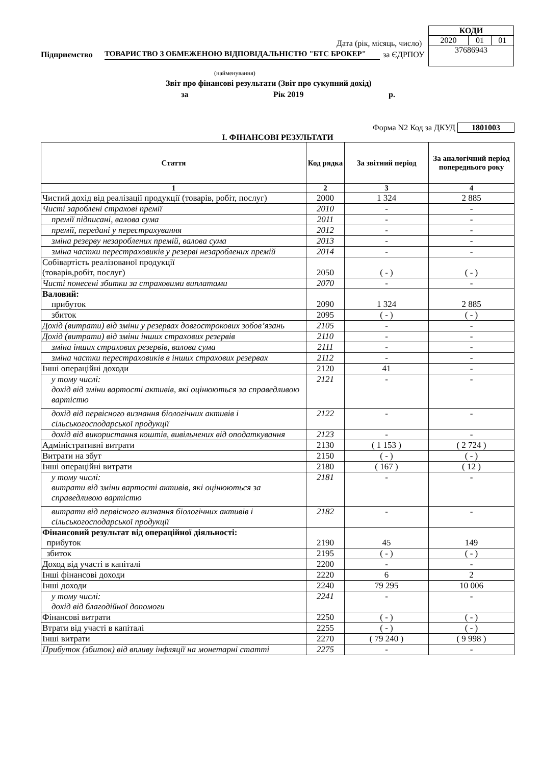| КОДИ | | |
| 2020 | 01 | 01 |
| 37686943 | | |
Дата (рік, місяць, число)
Підприємство
ТОВАРИСТВО З ОБМЕЖЕНОЮ ВІДПОВІДАЛЬНІСТЮ "БТС БРОКЕР"
за ЄДРПОУ
(найменування)
Звіт про фінансові результати (Звіт про сукупний дохід)
за Рік 2019 р.
Форма N2 Код за ДКУД 1801003
І. ФІНАНСОВІ РЕЗУЛЬТАТИ
| Стаття | Код рядка | За звітний період | За аналогічний період попереднього року |
| --- | --- | --- | --- |
| 1 | 2 | 3 | 4 |
| Чистий дохід від реалізації продукції (товарів, робіт, послуг) | 2000 | 1 324 | 2 885 |
| Чисті зароблені страхові премії | 2010 | - | - |
| премії підписані, валова сума | 2011 | - | - |
| премії, передані у перестрахування | 2012 | - | - |
| зміна резерву незароблених премій, валова сума | 2013 | - | - |
| зміна частки перестраховиків у резерві незароблених премій | 2014 | - | - |
| Собівартість реалізованої продукції (товарів,робіт, послуг) | 2050 | ( - ) | ( - ) |
| Чисті понесені збитки за страховими виплатами | 2070 | - | - |
| Валовий: прибуток | 2090 | 1 324 | 2 885 |
| збиток | 2095 | ( - ) | ( - ) |
| Дохід (витрати) від зміни у резервах довгострокових зобов’язань | 2105 | - | - |
| Дохід (витрати) від зміни інших страхових резервів | 2110 | - | - |
| зміна інших страхових резервів, валова сума | 2111 | - | - |
| зміна частки перестраховиків в інших страхових резервах | 2112 | - | - |
| Інші операційні доходи | 2120 | 41 | - |
| у тому числі: дохід від зміни вартості активів, які оцінюються за справедливою вартістю | 2121 | - | - |
| дохід від первісного визнання біологічних активів і сільськогосподарської продукції | 2122 | - | - |
| дохід від використання коштів, вивільнених від оподаткування | 2123 | - | - |
| Адміністративні витрати | 2130 | ( 1 153 ) | ( 2 724 ) |
| Витрати на збут | 2150 | ( - ) | ( - ) |
| Інші операційні витрати | 2180 | ( 167 ) | ( 12 ) |
| у тому числі: витрати від зміни вартості активів, які оцінюються за справедливою вартістю | 2181 | - | - |
| витрати від первісного визнання біологічних активів і сільськогосподарської продукції | 2182 | - | - |
| Фінансовий результат від операційної діяльності: прибуток | 2190 | 45 | 149 |
| збиток | 2195 | ( - ) | ( - ) |
| Доход від участі в капіталі | 2200 | - | - |
| Інші фінансові доходи | 2220 | 6 | 2 |
| Інші доходи | 2240 | 79 295 | 10 006 |
| у тому числі: дохід від благодійної допомоги | 2241 | - | - |
| Фінансові витрати | 2250 | ( - ) | ( - ) |
| Втрати від участі в капіталі | 2255 | ( - ) | ( - ) |
| Інші витрати | 2270 | ( 79 240 ) | ( 9 998 ) |
| Прибуток (збиток) від впливу інфляції на монетарні статті | 2275 | - | - |